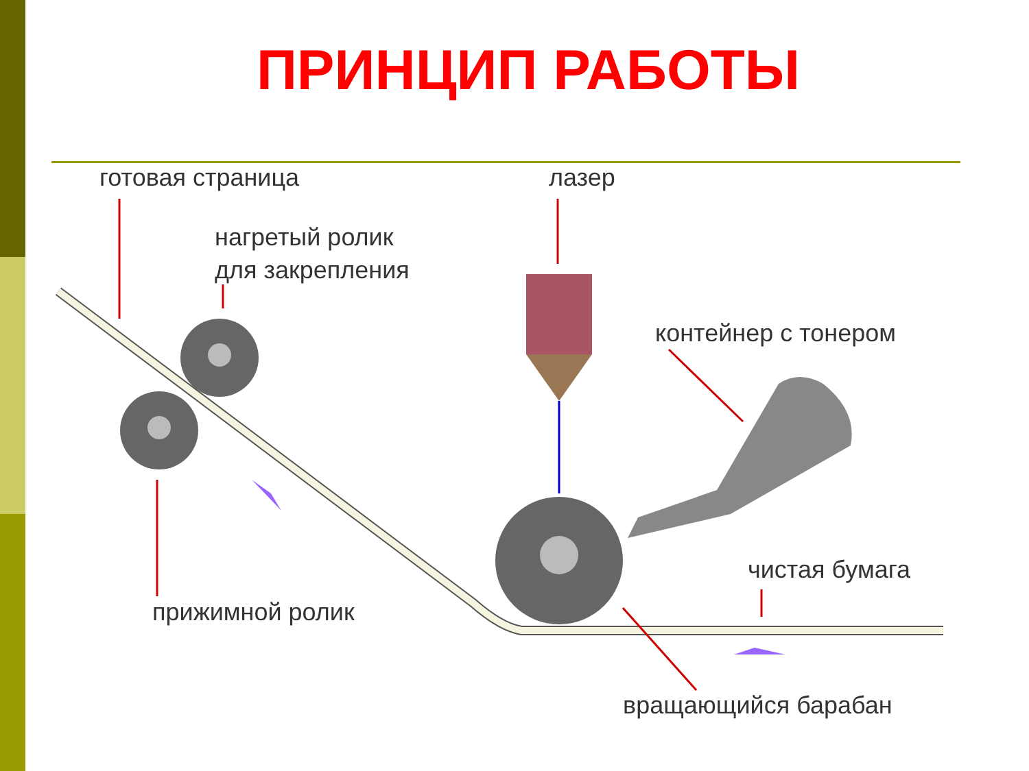ПРИНЦИП РАБОТЫ
готовая страница лазер
нагретый ролик
для закрепления
контейнер с тонером
чистая бумага
прижимной ролик
вращающийся барабан